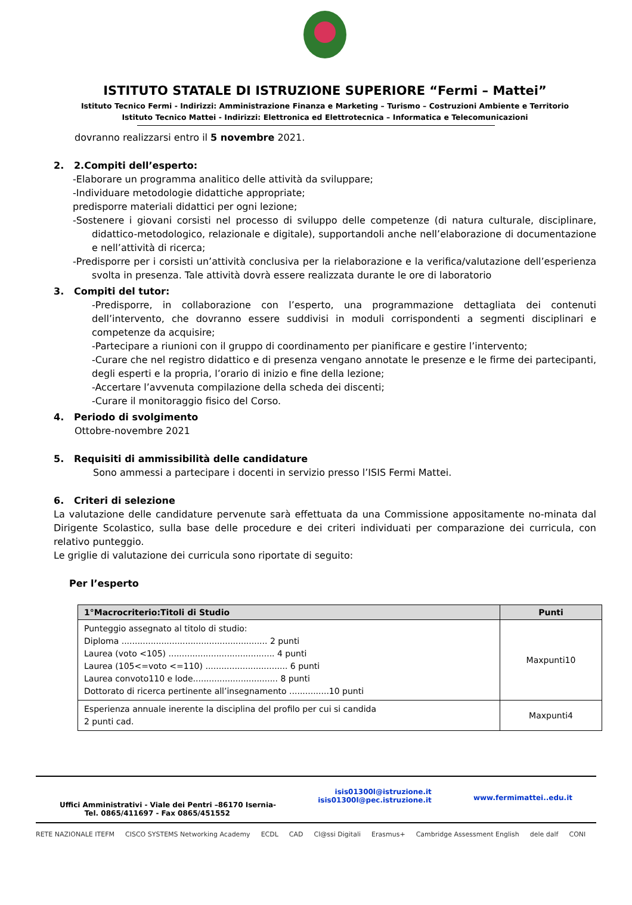ISTITUTO STATALE DI ISTRUZIONE SUPERIORE “Fermi – Mattei”
Istituto Tecnico Fermi - Indirizzi: Amministrazione Finanza e Marketing – Turismo – Costruzioni Ambiente e Territorio
Istituto Tecnico Mattei - Indirizzi: Elettronica ed Elettrotecnica – Informatica e Telecomunicazioni
dovranno realizzarsi entro il 5 novembre 2021.
2. 2.Compiti dell’esperto:
-Elaborare un programma analitico delle attività da sviluppare;
-Individuare metodologie didattiche appropriate;
predisporre materiali didattici per ogni lezione;
-Sostenere i giovani corsisti nel processo di sviluppo delle competenze (di natura culturale, disciplinare, didattico-metodologico, relazionale e digitale), supportandoli anche nell’elaborazione di documentazione e nell’attività di ricerca;
-Predisporre per i corsisti un’attività conclusiva per la rielaborazione e la verifica/valutazione dell’esperienza svolta in presenza. Tale attività dovrà essere realizzata durante le ore di laboratorio
3. Compiti del tutor:
-Predisporre, in collaborazione con l’esperto, una programmazione dettagliata dei contenuti dell’intervento, che dovranno essere suddivisi in moduli corrispondenti a segmenti disciplinari e competenze da acquisire;
-Partecipare a riunioni con il gruppo di coordinamento per pianificare e gestire l’intervento;
-Curare che nel registro didattico e di presenza vengano annotate le presenze e le firme dei partecipanti, degli esperti e la propria, l’orario di inizio e fine della lezione;
-Accertare l’avvenuta compilazione della scheda dei discenti;
-Curare il monitoraggio fisico del Corso.
4. Periodo di svolgimento
Ottobre-novembre 2021
5. Requisiti di ammissibilità delle candidature
Sono ammessi a partecipare i docenti in servizio presso l’ISIS Fermi Mattei.
6. Criteri di selezione
La valutazione delle candidature pervenute sarà effettuata da una Commissione appositamente no-minata dal Dirigente Scolastico, sulla base delle procedure e dei criteri individuati per comparazione dei curricula, con relativo punteggio.
Le griglie di valutazione dei curricula sono riportate di seguito:
Per l’esperto
| 1°Macrocriterio:Titoli di Studio | Punti |
| --- | --- |
| Punteggio assegnato al titolo di studio: Diploma ....................................................... 2 punti Laurea (voto <105) ........................................ 4 punti Laurea (105<=voto <=110) ............................... 6 punti Laurea convoto110 e lode................................ 8 punti Dottorato di ricerca pertinente all’insegnamento ...............10 punti | Maxpunti10 |
| Esperienza annuale inerente la disciplina del profilo per cui si candida 2 punti cad. | Maxpunti4 |
Uffici Amministrativi - Viale dei Pentri –86170 Isernia-
Tel. 0865/411697 - Fax 0865/451552
isis01300l@istruzione.it
isis01300l@pec.istruzione.it
www.fermimattei..edu.it
RETE NAZIONALE ITEFM CISCO SYSTEMS Networking Academy ECDL CAD Cl@ssi Digitali Erasmus+ Cambridge Assessment English dele dalf CONI